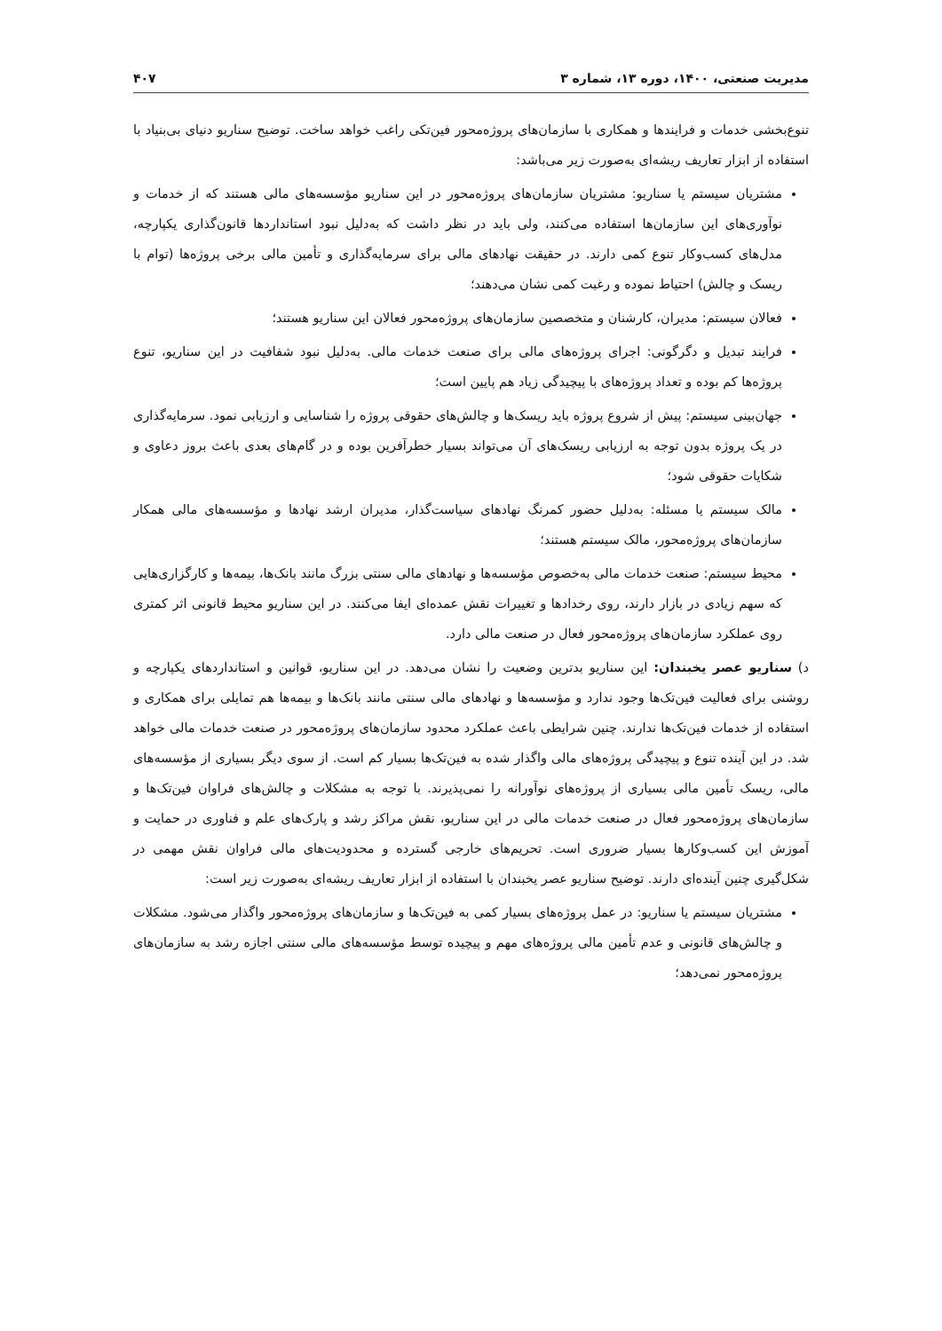مدیریت صنعتی، ۱۴۰۰، دوره ۱۳، شماره ۳ ۴۰۷
تنوع‌بخشی خدمات و فرایندها و همکاری با سازمان‌های پروژه‌محور فین‌تکی راغب خواهد ساخت. توضیح سناریو دنیای بی‌بنیاد با استفاده از ابزار تعاریف ریشه‌ای به‌صورت زیر می‌باشد:
مشتریان سیستم یا سناریو: مشتریان سازمان‌های پروژه‌محور در این سناریو مؤسسه‌های مالی هستند که از خدمات و نوآوری‌های این سازمان‌ها استفاده می‌کنند، ولی باید در نظر داشت که به‌دلیل نبود استانداردها قانون‌گذاری یکپارچه، مدل‌های کسب‌وکار تنوع کمی دارند. در حقیقت نهادهای مالی برای سرمایه‌گذاری و تأمین مالی برخی پروژه‌ها (توام با ریسک و چالش) احتیاط نموده و رغبت کمی نشان می‌دهند؛
فعالان سیستم: مدیران، کارشنان و متخصصین سازمان‌های پروژه‌محور فعالان این سناریو هستند؛
فرایند تبدیل و دگرگونی: اجرای پروژه‌های مالی برای صنعت خدمات مالی. به‌دلیل نبود شفافیت در این سناریو، تنوع پروژه‌ها کم بوده و تعداد پروژه‌های با پیچیدگی زیاد هم پایین است؛
جهان‌بینی سیستم: پیش از شروع پروژه باید ریسک‌ها و چالش‌های حقوقی پروژه را شناسایی و ارزیابی نمود. سرمایه‌گذاری در یک پروژه بدون توجه به ارزیابی ریسک‌های آن می‌تواند بسیار خطرآفرین بوده و در گام‌های بعدی باعث بروز دعاوی و شکایات حقوقی شود؛
مالک سیستم یا مسئله: به‌دلیل حضور کمرنگ نهادهای سیاست‌گذار، مدیران ارشد نهادها و مؤسسه‌های مالی همکار سازمان‌های پروژه‌محور، مالک سیستم هستند؛
محیط سیستم: صنعت خدمات مالی به‌خصوص مؤسسه‌ها و نهادهای مالی سنتی بزرگ مانند بانک‌ها، بیمه‌ها و کارگزاری‌هایی که سهم زیادی در بازار دارند، روی رخدادها و تغییرات نقش عمده‌ای ایفا می‌کنند. در این سناریو محیط قانونی اثر کمتری روی عملکرد سازمان‌های پروژه‌محور فعال در صنعت مالی دارد.
د) سناریو عصر یخبندان: این سناریو بدترین وضعیت را نشان می‌دهد. در این سناریو، قوانین و استانداردهای یکپارچه و روشنی برای فعالیت فین‌تک‌ها وجود ندارد و مؤسسه‌ها و نهادهای مالی سنتی مانند بانک‌ها و بیمه‌ها هم تمایلی برای همکاری و استفاده از خدمات فین‌تک‌ها ندارند. چنین شرایطی باعث عملکرد محدود سازمان‌های پروژه‌محور در صنعت خدمات مالی خواهد شد. در این آینده تنوع و پیچیدگی پروژه‌های مالی واگذار شده به فین‌تک‌ها بسیار کم است. از سوی دیگر بسیاری از مؤسسه‌های مالی، ریسک تأمین مالی بسیاری از پروژه‌های نوآورانه را نمی‌پذیرند. با توجه به مشکلات و چالش‌های فراوان فین‌تک‌ها و سازمان‌های پروژه‌محور فعال در صنعت خدمات مالی در این سناریو، نقش مراکز رشد و پارک‌های علم و فناوری در حمایت و آموزش این کسب‌وکارها بسیار ضروری است. تحریم‌های خارجی گسترده و محدودیت‌های مالی فراوان نقش مهمی در شکل‌گیری چنین آینده‌ای دارند. توضیح سناریو عصر یخبندان با استفاده از ابزار تعاریف ریشه‌ای به‌صورت زیر است:
مشتریان سیستم یا سناریو: در عمل پروژه‌های بسیار کمی به فین‌تک‌ها و سازمان‌های پروژه‌محور واگذار می‌شود. مشکلات و چالش‌های قانونی و عدم تأمین مالی پروژه‌های مهم و پیچیده توسط مؤسسه‌های مالی سنتی اجازه رشد به سازمان‌های پروژه‌محور نمی‌دهد؛